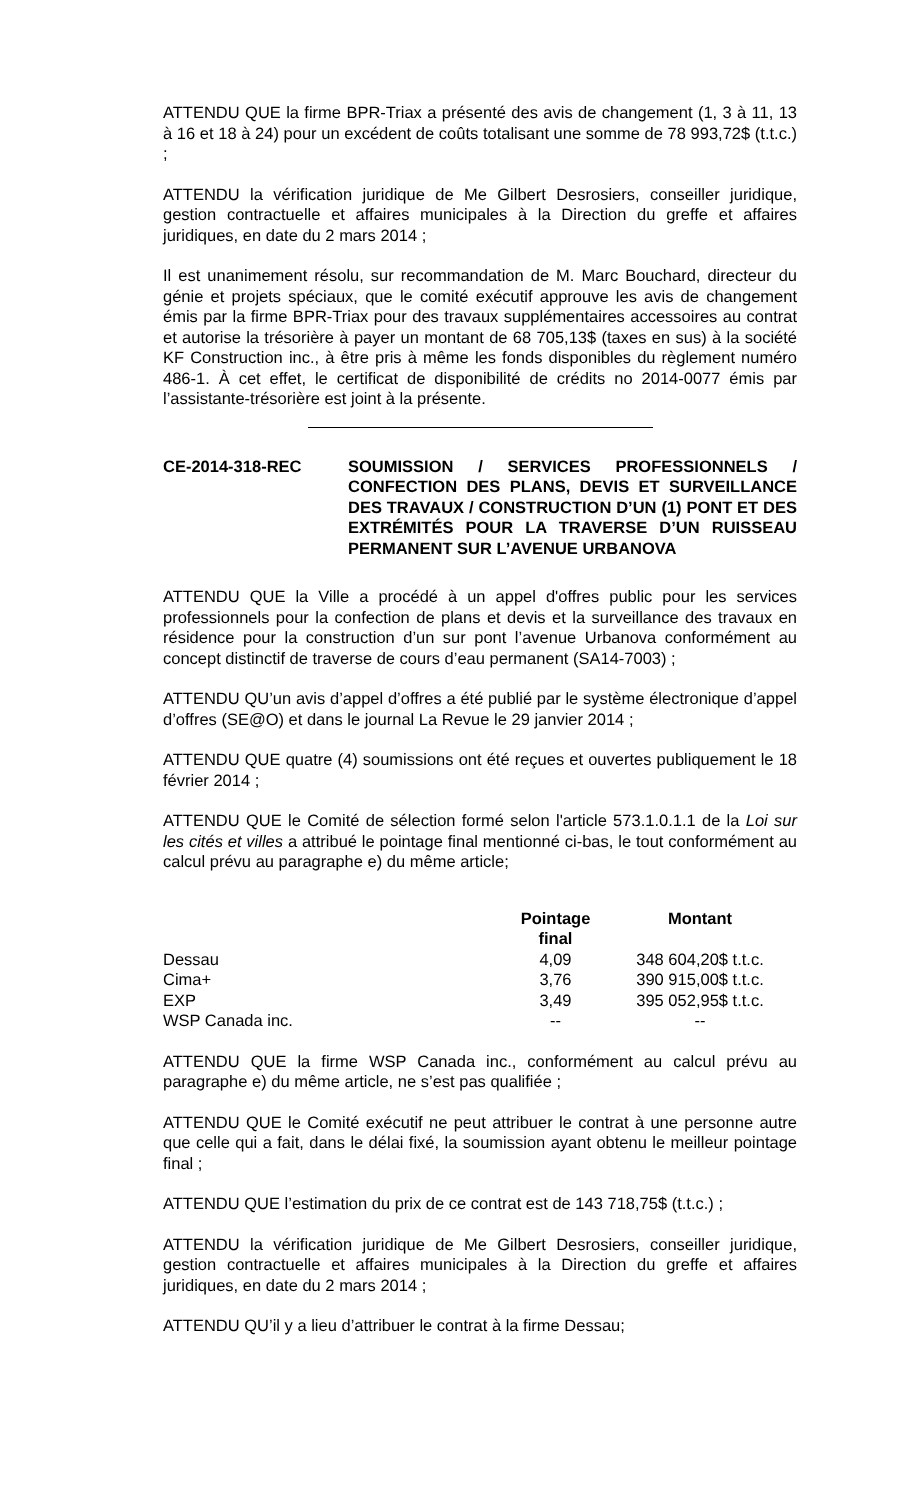ATTENDU QUE la firme BPR-Triax a présenté des avis de changement (1, 3 à 11, 13 à 16 et 18 à 24) pour un excédent de coûts totalisant une somme de 78 993,72$ (t.t.c.) ;
ATTENDU la vérification juridique de Me Gilbert Desrosiers, conseiller juridique, gestion contractuelle et affaires municipales à la Direction du greffe et affaires juridiques, en date du 2 mars 2014 ;
Il est unanimement résolu, sur recommandation de M. Marc Bouchard, directeur du génie et projets spéciaux, que le comité exécutif approuve les avis de changement émis par la firme BPR-Triax pour des travaux supplémentaires accessoires au contrat et autorise la trésorière à payer un montant de 68 705,13$ (taxes en sus) à la société KF Construction inc., à être pris à même les fonds disponibles du règlement numéro 486-1. À cet effet, le certificat de disponibilité de crédits no 2014-0077 émis par l’assistante-trésorière est joint à la présente.
CE-2014-318-REC SOUMISSION / SERVICES PROFESSIONNELS / CONFECTION DES PLANS, DEVIS ET SURVEILLANCE DES TRAVAUX / CONSTRUCTION D’UN (1) PONT ET DES EXTRÉMITÉS POUR LA TRAVERSE D’UN RUISSEAU PERMANENT SUR L’AVENUE URBANOVA
ATTENDU QUE la Ville a procédé à un appel d'offres public pour les services professionnels pour la confection de plans et devis et la surveillance des travaux en résidence pour la construction d’un sur pont l’avenue Urbanova conformément au concept distinctif de traverse de cours d’eau permanent (SA14-7003) ;
ATTENDU QU’un avis d’appel d’offres a été publié par le système électronique d’appel d’offres (SE@O) et dans le journal La Revue le 29 janvier 2014 ;
ATTENDU QUE quatre (4) soumissions ont été reçues et ouvertes publiquement le 18 février 2014 ;
ATTENDU QUE le Comité de sélection formé selon l'article 573.1.0.1.1 de la Loi sur les cités et villes a attribué le pointage final mentionné ci-bas, le tout conformément au calcul prévu au paragraphe e) du même article;
| | Pointage final | Montant |
| --- | --- | --- |
| Dessau | 4,09 | 348 604,20$ t.t.c. |
| Cima+ | 3,76 | 390 915,00$ t.t.c. |
| EXP | 3,49 | 395 052,95$ t.t.c. |
| WSP Canada inc. | -- | -- |
ATTENDU QUE la firme WSP Canada inc., conformément au calcul prévu au paragraphe e) du même article, ne s’est pas qualifiée ;
ATTENDU QUE le Comité exécutif ne peut attribuer le contrat à une personne autre que celle qui a fait, dans le délai fixé, la soumission ayant obtenu le meilleur pointage final ;
ATTENDU QUE l’estimation du prix de ce contrat est de 143 718,75$ (t.t.c.) ;
ATTENDU la vérification juridique de Me Gilbert Desrosiers, conseiller juridique, gestion contractuelle et affaires municipales à la Direction du greffe et affaires juridiques, en date du 2 mars 2014 ;
ATTENDU QU’il y a lieu d’attribuer le contrat à la firme Dessau;